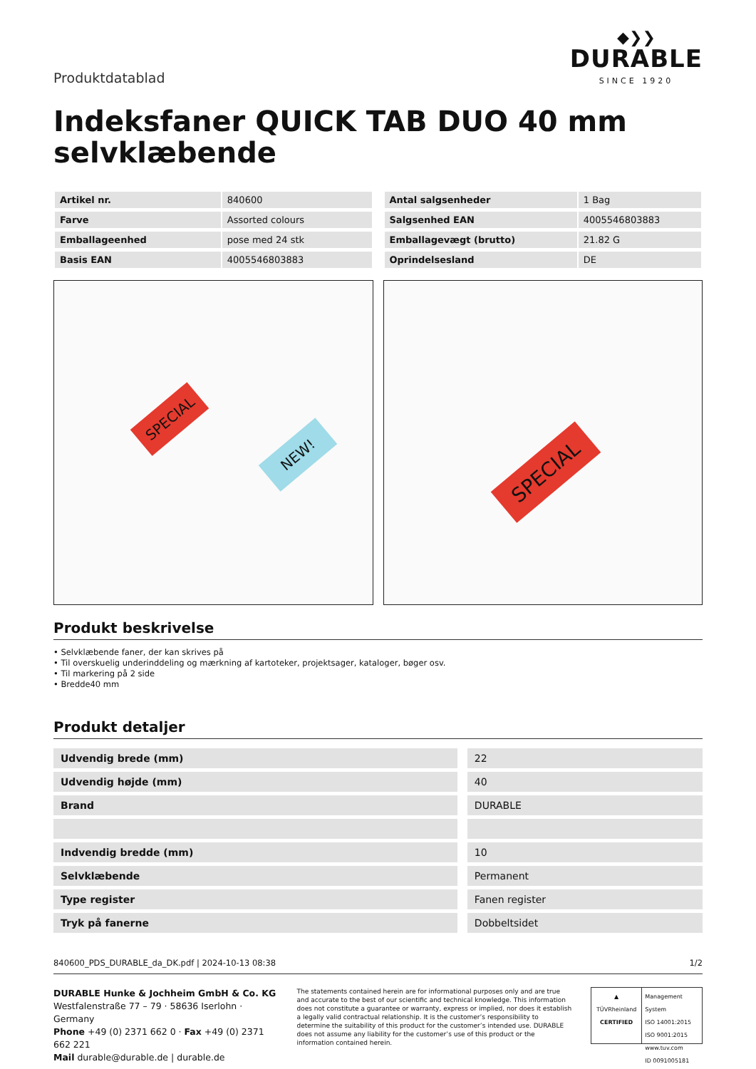Produktdatablad
◆❯❯
DURABLE
SINCE 1920
Indeksfaner QUICK TAB DUO 40 mm selvklæbende
| Artikel nr. | 840600 |
| Farve | Assorted colours |
| Emballageenhed | pose med 24 stk |
| Basis EAN | 4005546803883 |
| Antal salgsenheder | 1 Bag |
| Salgsenhed EAN | 4005546803883 |
| Emballagevægt (brutto) | 21.82 G |
| Oprindelsesland | DE |
SPECIAL
NEW!
SPECIAL
Produkt beskrivelse
• Selvklæbende faner, der kan skrives på
• Til overskuelig underinddeling og mærkning af kartoteker, projektsager, kataloger, bøger osv.
• Til markering på 2 side
• Bredde40 mm
Produkt detaljer
| Udvendig brede (mm) | 22 |
| Udvendig højde (mm) | 40 |
| Brand | DURABLE |
| Indvendig bredde (mm) | 10 |
| Selvklæbende | Permanent |
| Type register | Fanen register |
| Tryk på fanerne | Dobbeltsidet |
840600_PDS_DURABLE_da_DK.pdf | 2024-10-13 08:38 1/2
DURABLE Hunke & Jochheim GmbH & Co. KG
Westfalenstraße 77 – 79 · 58636 Iserlohn · Germany
Phone +49 (0) 2371 662 0 · Fax +49 (0) 2371 662 221
Mail durable@durable.de | durable.de
The statements contained herein are for informational purposes only and are true and accurate to the best of our scientific and technical knowledge. This information does not constitute a guarantee or warranty, express or implied, nor does it establish a legally valid contractual relationship. It is the customer’s responsibility to determine the suitability of this product for the customer’s intended use. DURABLE does not assume any liability for the customer’s use of this product or the information contained herein.
▲
TÜVRheinland
CERTIFIED
Management System
ISO 14001:2015
ISO 9001:2015
www.tuv.com
ID 0091005181